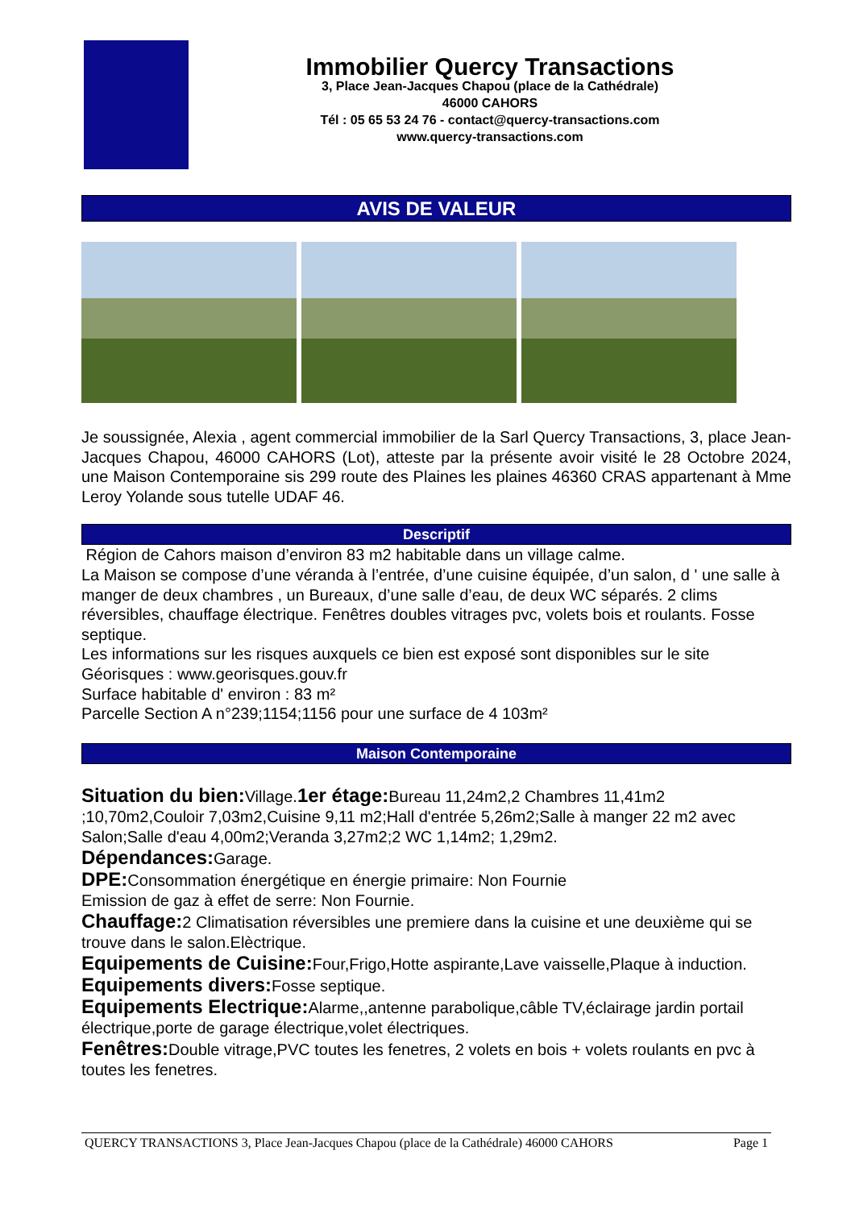Immobilier Quercy Transactions
3, Place Jean-Jacques Chapou (place de la Cathédrale)
46000 CAHORS
Tél : 05 65 53 24 76 - contact@quercy-transactions.com
www.quercy-transactions.com
AVIS DE VALEUR
Je soussignée, Alexia , agent commercial immobilier de la Sarl Quercy Transactions, 3, place Jean-Jacques Chapou, 46000 CAHORS (Lot), atteste par la présente avoir visité le 28 Octobre 2024, une Maison Contemporaine sis 299 route des Plaines les plaines 46360 CRAS appartenant à Mme Leroy Yolande sous tutelle UDAF 46.
Descriptif
Région de Cahors maison d’environ 83 m2 habitable dans un village calme.
La Maison se compose d’une véranda à l’entrée, d’une cuisine équipée, d’un salon, d ' une salle à manger de deux chambres , un Bureaux, d’une salle d’eau, de deux WC séparés. 2 clims réversibles, chauffage électrique. Fenêtres doubles vitrages pvc, volets bois et roulants. Fosse septique.
Les informations sur les risques auxquels ce bien est exposé sont disponibles sur le site Géorisques : www.georisques.gouv.fr
Surface habitable d' environ : 83 m²
Parcelle Section A n°239;1154;1156 pour une surface de 4 103m²
Maison Contemporaine
Situation du bien: Village.1er étage: Bureau 11,24m2,2 Chambres 11,41m2 ;10,70m2,Couloir 7,03m2,Cuisine 9,11 m2;Hall d'entrée 5,26m2;Salle à manger 22 m2 avec Salon;Salle d'eau 4,00m2;Veranda 3,27m2;2 WC 1,14m2; 1,29m2.
Dépendances: Garage.
DPE: Consommation énergétique en énergie primaire: Non Fournie
Emission de gaz à effet de serre: Non Fournie.
Chauffage: 2 Climatisation réversibles une premiere dans la cuisine et une deuxième qui se trouve dans le salon.Elèctrique.
Equipements de Cuisine: Four,Frigo,Hotte aspirante,Lave vaisselle,Plaque à induction.
Equipements divers: Fosse septique.
Equipements Electrique: Alarme,,antenne parabolique,câble TV,éclairage jardin portail électrique,porte de garage électrique,volet électriques.
Fenêtres: Double vitrage,PVC toutes les fenetres, 2 volets en bois + volets roulants en pvc à toutes les fenetres.
QUERCY TRANSACTIONS 3, Place Jean-Jacques Chapou (place de la Cathédrale) 46000 CAHORS Page 1